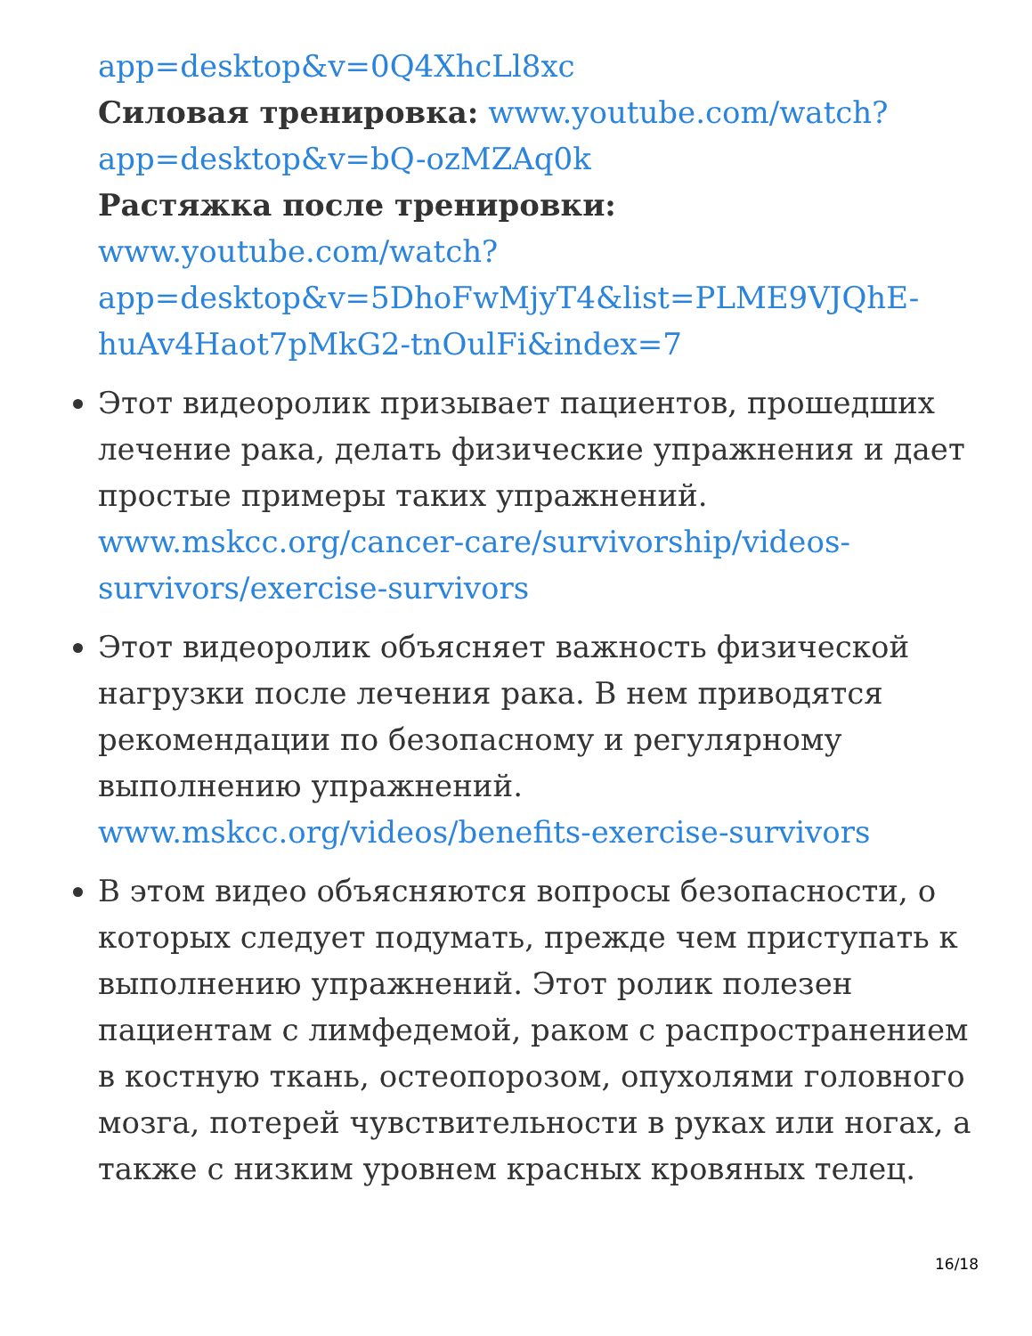app=desktop&v=0Q4XhcLl8xc
Силовая тренировка: www.youtube.com/watch?
app=desktop&v=bQ-ozMZAq0k
Растяжка после тренировки:
www.youtube.com/watch?
app=desktop&v=5DhoFwMjyT4&list=PLME9VJQhE-
huAv4Haot7pMkG2-tnOulFi&index=7
Этот видеоролик призывает пациентов, прошедших лечение рака, делать физические упражнения и дает простые примеры таких упражнений. www.mskcc.org/cancer-care/survivorship/videos-survivors/exercise-survivors
Этот видеоролик объясняет важность физической нагрузки после лечения рака. В нем приводятся рекомендации по безопасному и регулярному выполнению упражнений. www.mskcc.org/videos/benefits-exercise-survivors
В этом видео объясняются вопросы безопасности, о которых следует подумать, прежде чем приступать к выполнению упражнений. Этот ролик полезен пациентам с лимфедемой, раком с распространением в костную ткань, остеопорозом, опухолями головного мозга, потерей чувствительности в руках или ногах, а также с низким уровнем красных кровяных телец.
16/18